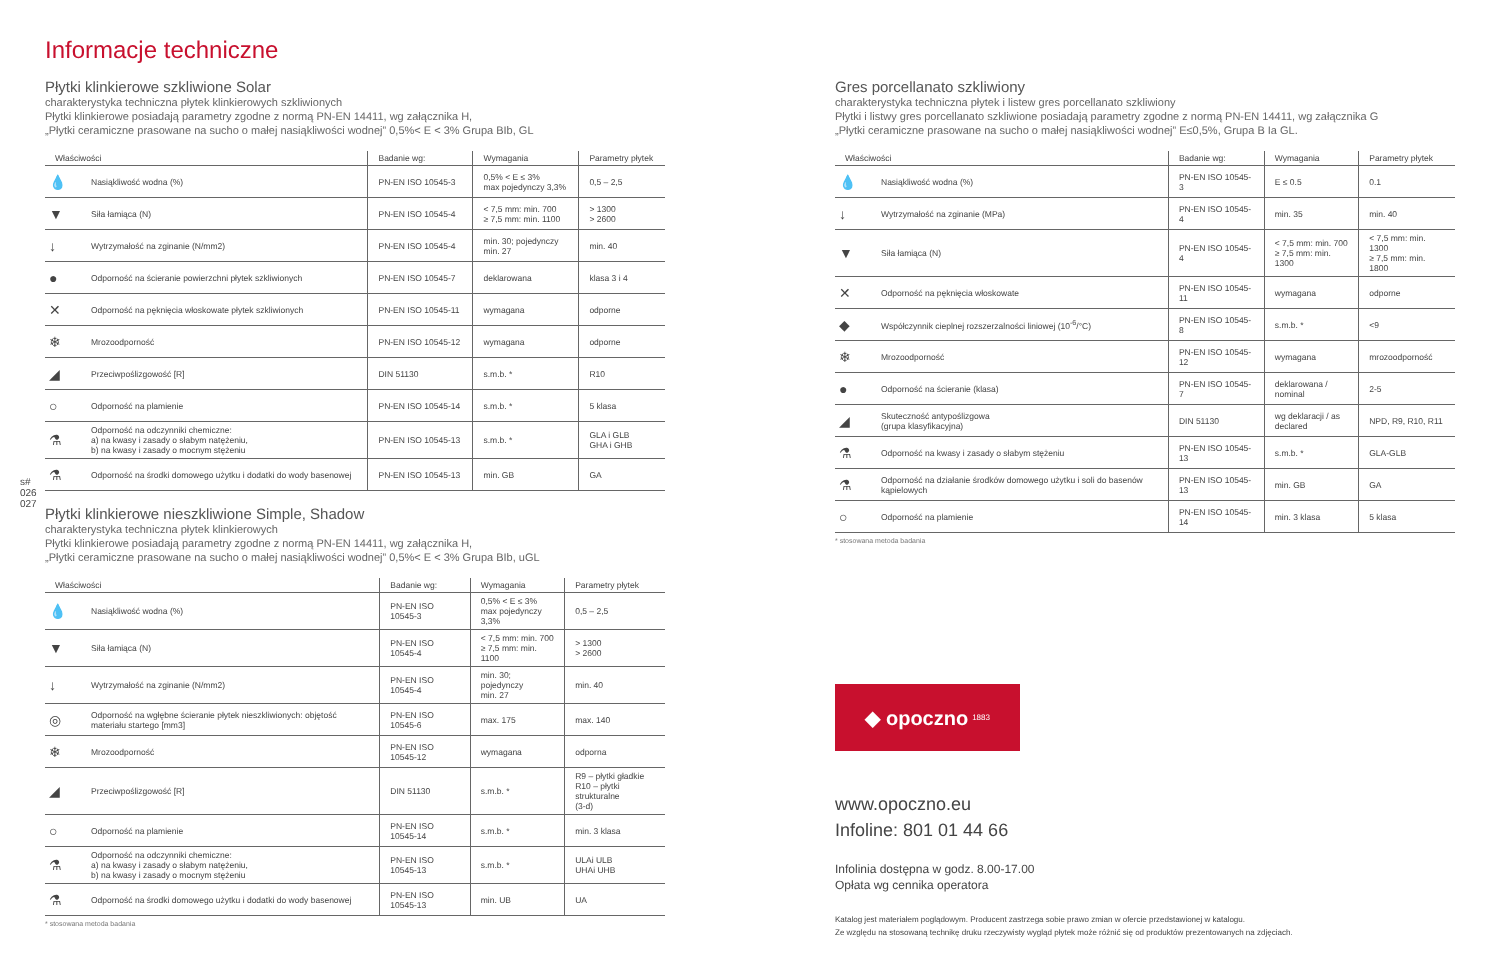s#
026
027
Informacje techniczne
Płytki klinkierowe szkliwione Solar
charakterystyka techniczna płytek klinkierowych szkliwionych
Płytki klinkierowe posiadają parametry zgodne z normą PN-EN 14411, wg załącznika H,
„Płytki ceramiczne prasowane na sucho o małej nasiąkliwości wodnej” 0,5%< E < 3% Grupa BIb, GL
| Właściwości | | Badanie wg: | Wymagania | Parametry płytek |
| --- | --- | --- | --- | --- |
| 💧 | Nasiąkliwość wodna (%) | PN-EN ISO 10545-3 | 0,5% < E ≤ 3% max pojedynczy 3,3% | 0,5 – 2,5 |
| ▼ | Siła łamiąca (N) | PN-EN ISO 10545-4 | < 7,5 mm: min. 700 ≥ 7,5 mm: min. 1100 | > 1300 > 2600 |
| ↓ | Wytrzymałość na zginanie (N/mm2) | PN-EN ISO 10545-4 | min. 30; pojedynczy min. 27 | min. 40 |
| ● | Odporność na ścieranie powierzchni płytek szkliwionych | PN-EN ISO 10545-7 | deklarowana | klasa 3 i 4 |
| ✕ | Odporność na pęknięcia włoskowate płytek szkliwionych | PN-EN ISO 10545-11 | wymagana | odporne |
| ❄ | Mrozoodporność | PN-EN ISO 10545-12 | wymagana | odporne |
| ◢ | Przeciwpoślizgowość [R] | DIN 51130 | s.m.b. * | R10 |
| ○ | Odporność na plamienie | PN-EN ISO 10545-14 | s.m.b. * | 5 klasa |
| ⚗ | Odporność na odczynniki chemiczne: a) na kwasy i zasady o słabym natężeniu, b) na kwasy i zasady o mocnym stężeniu | PN-EN ISO 10545-13 | s.m.b. * | GLA i GLB GHA i GHB |
| ⚗ | Odporność na środki domowego użytku i dodatki do wody basenowej | PN-EN ISO 10545-13 | min. GB | GA |
Płytki klinkierowe nieszkliwione Simple, Shadow
charakterystyka techniczna płytek klinkierowych
Płytki klinkierowe posiadają parametry zgodne z normą PN-EN 14411, wg załącznika H,
„Płytki ceramiczne prasowane na sucho o małej nasiąkliwości wodnej” 0,5%< E < 3% Grupa BIb, uGL
| Właściwości | | Badanie wg: | Wymagania | Parametry płytek |
| --- | --- | --- | --- | --- |
| 💧 | Nasiąkliwość wodna (%) | PN-EN ISO 10545-3 | 0,5% < E ≤ 3% max pojedynczy 3,3% | 0,5 – 2,5 |
| ▼ | Siła łamiąca (N) | PN-EN ISO 10545-4 | < 7,5 mm: min. 700 ≥ 7,5 mm: min. 1100 | > 1300 > 2600 |
| ↓ | Wytrzymałość na zginanie (N/mm2) | PN-EN ISO 10545-4 | min. 30; pojedynczy min. 27 | min. 40 |
| ◎ | Odporność na wgłębne ścieranie płytek nieszkliwionych: objętość materiału startego [mm3] | PN-EN ISO 10545-6 | max. 175 | max. 140 |
| ❄ | Mrozoodporność | PN-EN ISO 10545-12 | wymagana | odporna |
| ◢ | Przeciwpoślizgowość [R] | DIN 51130 | s.m.b. * | R9 – płytki gładkie R10 – płytki strukturalne (3-d) |
| ○ | Odporność na plamienie | PN-EN ISO 10545-14 | s.m.b. * | min. 3 klasa |
| ⚗ | Odporność na odczynniki chemiczne: a) na kwasy i zasady o słabym natężeniu, b) na kwasy i zasady o mocnym stężeniu | PN-EN ISO 10545-13 | s.m.b. * | ULAi ULB UHAi UHB |
| ⚗ | Odporność na środki domowego użytku i dodatki do wody basenowej | PN-EN ISO 10545-13 | min. UB | UA |
* stosowana metoda badania
Gres porcellanato szkliwiony
charakterystyka techniczna płytek i listew gres porcellanato szkliwiony
Płytki i listwy gres porcellanato szkliwione posiadają parametry zgodne z normą PN-EN 14411, wg załącznika G
„Płytki ceramiczne prasowane na sucho o małej nasiąkliwości wodnej” E≤0,5%, Grupa B Ia GL.
| Właściwości | | Badanie wg: | Wymagania | Parametry płytek |
| --- | --- | --- | --- | --- |
| 💧 | Nasiąkliwość wodna (%) | PN-EN ISO 10545-3 | E ≤ 0.5 | 0.1 |
| ↓ | Wytrzymałość na zginanie (MPa) | PN-EN ISO 10545-4 | min. 35 | min. 40 |
| ▼ | Siła łamiąca (N) | PN-EN ISO 10545-4 | < 7,5 mm: min. 700 ≥ 7,5 mm: min. 1300 | < 7,5 mm: min. 1300 ≥ 7,5 mm: min. 1800 |
| ✕ | Odporność na pęknięcia włoskowate | PN-EN ISO 10545-11 | wymagana | odporne |
| ◆ | Współczynnik cieplnej rozszerzalności liniowej (10<sup>-6</sup>/°C) | PN-EN ISO 10545-8 | s.m.b. * | <9 |
| ❄ | Mrozoodporność | PN-EN ISO 10545-12 | wymagana | mrozoodporność |
| ● | Odporność na ścieranie (klasa) | PN-EN ISO 10545-7 | deklarowana / nominal | 2-5 |
| ◢ | Skuteczność antypoślizgowa (grupa klasyfikacyjna) | DIN 51130 | wg deklaracji / as declared | NPD, R9, R10, R11 |
| ⚗ | Odporność na kwasy i zasady o słabym stężeniu | PN-EN ISO 10545-13 | s.m.b. * | GLA-GLB |
| ⚗ | Odporność na działanie środków domowego użytku i soli do basenów kąpielowych | PN-EN ISO 10545-13 | min. GB | GA |
| ○ | Odporność na plamienie | PN-EN ISO 10545-14 | min. 3 klasa | 5 klasa |
* stosowana metoda badania
◆ opoczno 1883
www.opoczno.eu
Infoline: 801 01 44 66
Infolinia dostępna w godz. 8.00-17.00
Opłata wg cennika operatora
Katalog jest materiałem poglądowym. Producent zastrzega sobie prawo zmian w ofercie przedstawionej w katalogu.
Ze względu na stosowaną technikę druku rzeczywisty wygląd płytek może różnić się od produktów prezentowanych na zdjęciach.